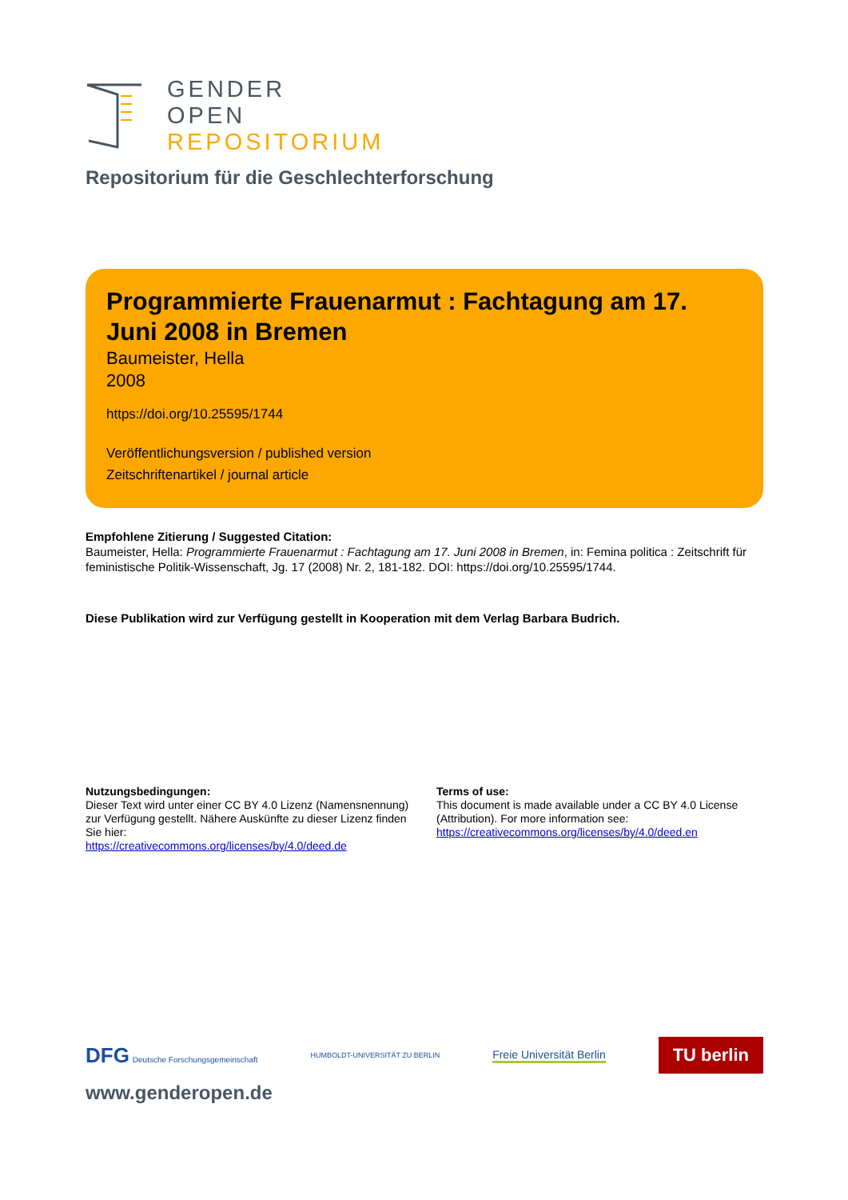GENDER
OPEN
REPOSITORIUM
Repositorium für die Geschlechterforschung
Programmierte Frauenarmut : Fachtagung am 17. Juni 2008 in Bremen
Baumeister, Hella
2008
https://doi.org/10.25595/1744
Veröffentlichungsversion / published version
Zeitschriftenartikel / journal article
Empfohlene Zitierung / Suggested Citation:
Baumeister, Hella: Programmierte Frauenarmut : Fachtagung am 17. Juni 2008 in Bremen, in: Femina politica : Zeitschrift für feministische Politik-Wissenschaft, Jg. 17 (2008) Nr. 2, 181-182. DOI: https://doi.org/10.25595/1744.
Diese Publikation wird zur Verfügung gestellt in Kooperation mit dem Verlag Barbara Budrich.
Nutzungsbedingungen:
Dieser Text wird unter einer CC BY 4.0 Lizenz (Namensnennung) zur Verfügung gestellt. Nähere Auskünfte zu dieser Lizenz finden Sie hier:
https://creativecommons.org/licenses/by/4.0/deed.de
Terms of use:
This document is made available under a CC BY 4.0 License (Attribution). For more information see:
https://creativecommons.org/licenses/by/4.0/deed.en
DFG Deutsche Forschungsgemeinschaft
HUMBOLDT-UNIVERSITÄT ZU BERLIN
Freie Universität Berlin
TU berlin
www.genderopen.de